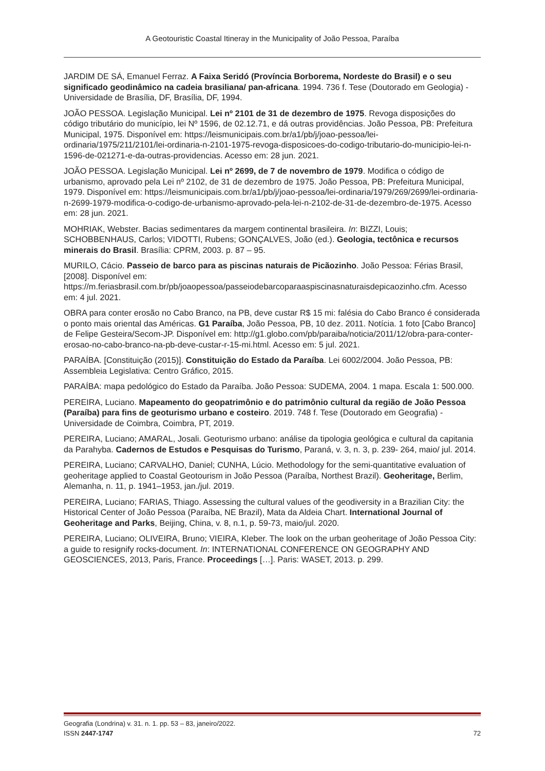A Geotouristic Coastal Itineray in the Municipality of João Pessoa, Paraíba
JARDIM DE SÁ, Emanuel Ferraz. A Faixa Seridó (Província Borborema, Nordeste do Brasil) e o seu significado geodinâmico na cadeia brasiliana/ pan-africana. 1994. 736 f. Tese (Doutorado em Geologia) - Universidade de Brasília, DF, Brasília, DF, 1994.
JOÃO PESSOA. Legislação Municipal. Lei nº 2101 de 31 de dezembro de 1975. Revoga disposições do código tributário do município, lei Nº 1596, de 02.12.71, e dá outras providências. João Pessoa, PB: Prefeitura Municipal, 1975. Disponível em: https://leismunicipais.com.br/a1/pb/j/joao-pessoa/lei-ordinaria/1975/211/2101/lei-ordinaria-n-2101-1975-revoga-disposicoes-do-codigo-tributario-do-municipio-lei-n-1596-de-021271-e-da-outras-providencias. Acesso em: 28 jun. 2021.
JOÃO PESSOA. Legislação Municipal. Lei nº 2699, de 7 de novembro de 1979. Modifica o código de urbanismo, aprovado pela Lei nº 2102, de 31 de dezembro de 1975. João Pessoa, PB: Prefeitura Municipal, 1979. Disponível em: https://leismunicipais.com.br/a1/pb/j/joao-pessoa/lei-ordinaria/1979/269/2699/lei-ordinaria-n-2699-1979-modifica-o-codigo-de-urbanismo-aprovado-pela-lei-n-2102-de-31-de-dezembro-de-1975. Acesso em: 28 jun. 2021.
MOHRIAK, Webster. Bacias sedimentares da margem continental brasileira. In: BIZZI, Louis; SCHOBBENHAUS, Carlos; VIDOTTI, Rubens; GONÇALVES, João (ed.). Geologia, tectônica e recursos minerais do Brasil. Brasília: CPRM, 2003. p. 87 – 95.
MURILO, Cácio. Passeio de barco para as piscinas naturais de Picãozinho. João Pessoa: Férias Brasil, [2008]. Disponível em: https://m.feriasbrasil.com.br/pb/joaopessoa/passeiodebarcoparaaspiscinasnaturaisdepicaozinho.cfm. Acesso em: 4 jul. 2021.
OBRA para conter erosão no Cabo Branco, na PB, deve custar R$ 15 mi: falésia do Cabo Branco é considerada o ponto mais oriental das Américas. G1 Paraíba, João Pessoa, PB, 10 dez. 2011. Notícia. 1 foto [Cabo Branco] de Felipe Gesteira/Secom-JP. Disponível em: http://g1.globo.com/pb/paraiba/noticia/2011/12/obra-para-conter-erosao-no-cabo-branco-na-pb-deve-custar-r-15-mi.html. Acesso em: 5 jul. 2021.
PARAÍBA. [Constituição (2015)]. Constituição do Estado da Paraíba. Lei 6002/2004. João Pessoa, PB: Assembleia Legislativa: Centro Gráfico, 2015.
PARAÍBA: mapa pedológico do Estado da Paraíba. João Pessoa: SUDEMA, 2004. 1 mapa. Escala 1: 500.000.
PEREIRA, Luciano. Mapeamento do geopatrimônio e do patrimônio cultural da região de João Pessoa (Paraíba) para fins de geoturismo urbano e costeiro. 2019. 748 f. Tese (Doutorado em Geografia) - Universidade de Coimbra, Coimbra, PT, 2019.
PEREIRA, Luciano; AMARAL, Josali. Geoturismo urbano: análise da tipologia geológica e cultural da capitania da Parahyba. Cadernos de Estudos e Pesquisas do Turismo, Paraná, v. 3, n. 3, p. 239- 264, maio/ jul. 2014.
PEREIRA, Luciano; CARVALHO, Daniel; CUNHA, Lúcio. Methodology for the semi-quantitative evaluation of geoheritage applied to Coastal Geotourism in João Pessoa (Paraíba, Northest Brazil). Geoheritage, Berlim, Alemanha, n. 11, p. 1941–1953, jan./jul. 2019.
PEREIRA, Luciano; FARIAS, Thiago. Assessing the cultural values of the geodiversity in a Brazilian City: the Historical Center of João Pessoa (Paraíba, NE Brazil), Mata da Aldeia Chart. International Journal of Geoheritage and Parks, Beijing, China, v. 8, n.1, p. 59-73, maio/jul. 2020.
PEREIRA, Luciano; OLIVEIRA, Bruno; VIEIRA, Kleber. The look on the urban geoheritage of João Pessoa City: a guide to resignify rocks-document. In: INTERNATIONAL CONFERENCE ON GEOGRAPHY AND GEOSCIENCES, 2013, Paris, France. Proceedings […]. Paris: WASET, 2013. p. 299.
Geografia (Londrina) v. 31. n. 1. pp. 53 – 83, janeiro/2022.
ISSN 2447-1747 72